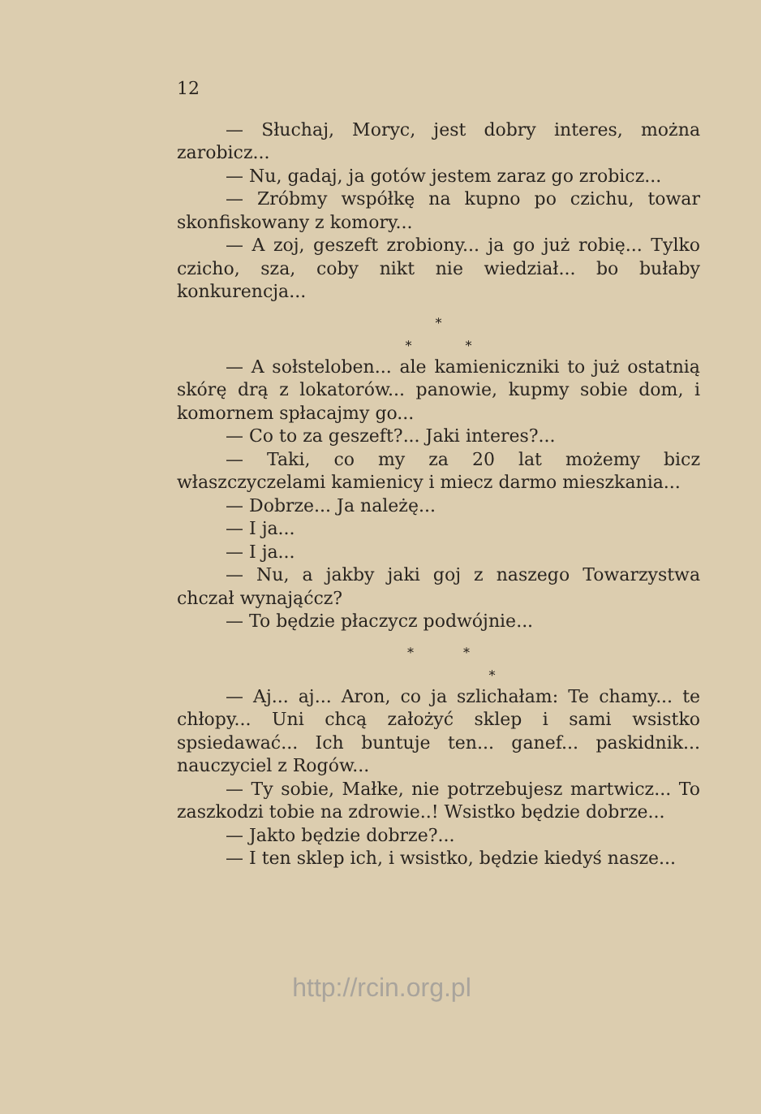12
— Słuchaj, Moryc, jest dobry interes, można zarobicz...
— Nu, gadaj, ja gotów jestem zaraz go zrobicz...
— Zróbmy współkę na kupno po czichu, towar skonfiskowany z komory...
— A zoj, geszeft zrobiony... ja go już robię... Tylko czicho, sza, coby nikt nie wiedział... bo bułaby konkurencja...
*
* *
— A sołsteloben... ale kamieniczniki to już ostatnią skórę drą z lokatorów... panowie, kupmy sobie dom, i komornem spłacajmy go...
— Co to za geszeft?... Jaki interes?...
— Taki, co my za 20 lat możemy bicz właszczyczelami kamienicy i miecz darmo mieszkania...
— Dobrze... Ja należę...
— I ja...
— I ja...
— Nu, a jakby jaki goj z naszego Towarzystwa chczał wynająćcz?
— To będzie płaczycz podwójnie...
* *
*
— Aj... aj... Aron, co ja szlichałam: Te chamy... te chłopy... Uni chcą założyć sklep i sami wsistko spsiedawać... Ich buntuje ten... ganef... paskidnik... nauczyciel z Rogów...
— Ty sobie, Małke, nie potrzebujesz martwicz... To zaszkodzi tobie na zdrowie..! Wsistko będzie dobrze...
— Jakto będzie dobrze?...
— I ten sklep ich, i wsistko, będzie kiedyś nasze...
http://rcin.org.pl